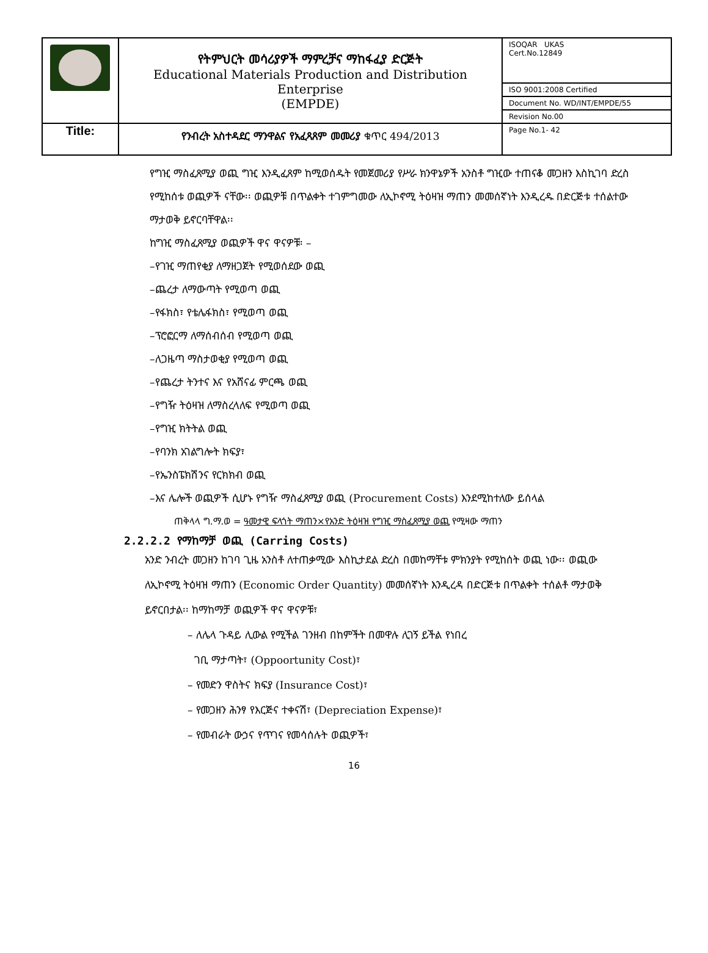| | የትምህርት መሳሪያዎች ማምረቻና ማከፋፈያ ድርጅት Educational Materials Production and Distribution Enterprise (EMPDE) | ISOQAR UKAS Cert.No.12849 |
| | | ISO 9001:2008 Certified |
| | | Document No. WD/INT/EMPDE/55 |
| | | Revision No.00 |
| Title: | የንብረት አስተዳደር ማንዋልና የአፈጻጸም መመሪያ ቁጥር 494/2013 | Page No.1- 42 |
የግዢ ማስፈጸሚያ ወጪ ግዢ እንዲፈጸም ከሚወሰዱት የመጀመሪያ የሥራ ክንዋኔዎች አንስቶ ግዢው ተጠናቆ መጋዘን እስኪገባ ድረስ የሚከሰቱ ወጪዎች ናቸው፡፡ ወጪዎቹ በጥልቀት ተገምግመው ለኢኮኖሚ ትዕዛዝ ማጠን መመሰኛነት እንዲረዱ በድርጅቱ ተሰልተው ማታወቅ ይኖርባቸዋል፡፡
ከግዢ ማስፈጸሚያ ወጪዎች ዋና ዋናዎቹ፡ –
–የገዢ ማጠየቂያ ለማዘጋጀት የሚወሰደው ወጪ
–ጨረታ ለማውጣት የሚወጣ ወጪ
–የፋክስ፣ የቴሌፋክስ፣ የሚወጣ ወጪ
–ፕሮፎርማ ለማሰብሰብ የሚወጣ ወጪ
–ለጋዜጣ ማስታወቂያ የሚወጣ ወጪ
–የጨረታ ትንተና እና የአሸናፊ ምርጫ ወጪ
–የግዥ ትዕዛዝ ለማስረላለፍ የሚወጣ ወጪ
–የግዢ ክትትል ወጪ
–የባንክ አገልግሎት ክፍያ፣
–የኤንስፔክሽንና የርክክብ ወጪ
–እና ሌሎች ወጪዎች ሲሆኑ የግዥ ማስፈጸሚያ ወጪ (Procurement Costs) እንደሚከተለው ይሰላል
ጠቅላላ ግ.ማ.ወ = ዓመታዊ ፍላጎት ማጠን×የአንድ ትዕዛዝ የግዢ ማስፈጸሚያ ወጪ የሚዛው ማጠን
2.2.2.2 የማከማቻ ወጪ (Carring Costs)
አንድ ንብረት መጋዘን ከገባ ጊዜ አንስቶ ለተጠቃሚው እስኪታደል ድረስ በመከማቸቱ ምክንያት የሚከሰት ወጪ ነው፡፡ ወጪው ለኢኮኖሚ ትዕዛዝ ማጠን (Economic Order Quantity) መመሰኛነት እንዲረዳ በድርጅቱ በጥልቀት ተሰልቶ ማታወቅ ይኖርበታል፡፡ ከማከማቻ ወጪዎች ዋና ዋናዎቹ፣
– ለሌላ ጉዳይ ሊውል የሚችል ገንዘብ በከምችት በመዋሉ ሊገኝ ይችል የነበረ
ገቢ ማታጣት፣ (Oppoortunity Cost)፣
– የመድን ዋስትና ክፍያ (Insurance Cost)፣
– የመጋዘን ሕንፃ የእርጅና ተቀናሽ፣ (Depreciation Expense)፣
– የመብራት ውኃና የጥገና የመሳሰሉት ወጪዎች፣
16